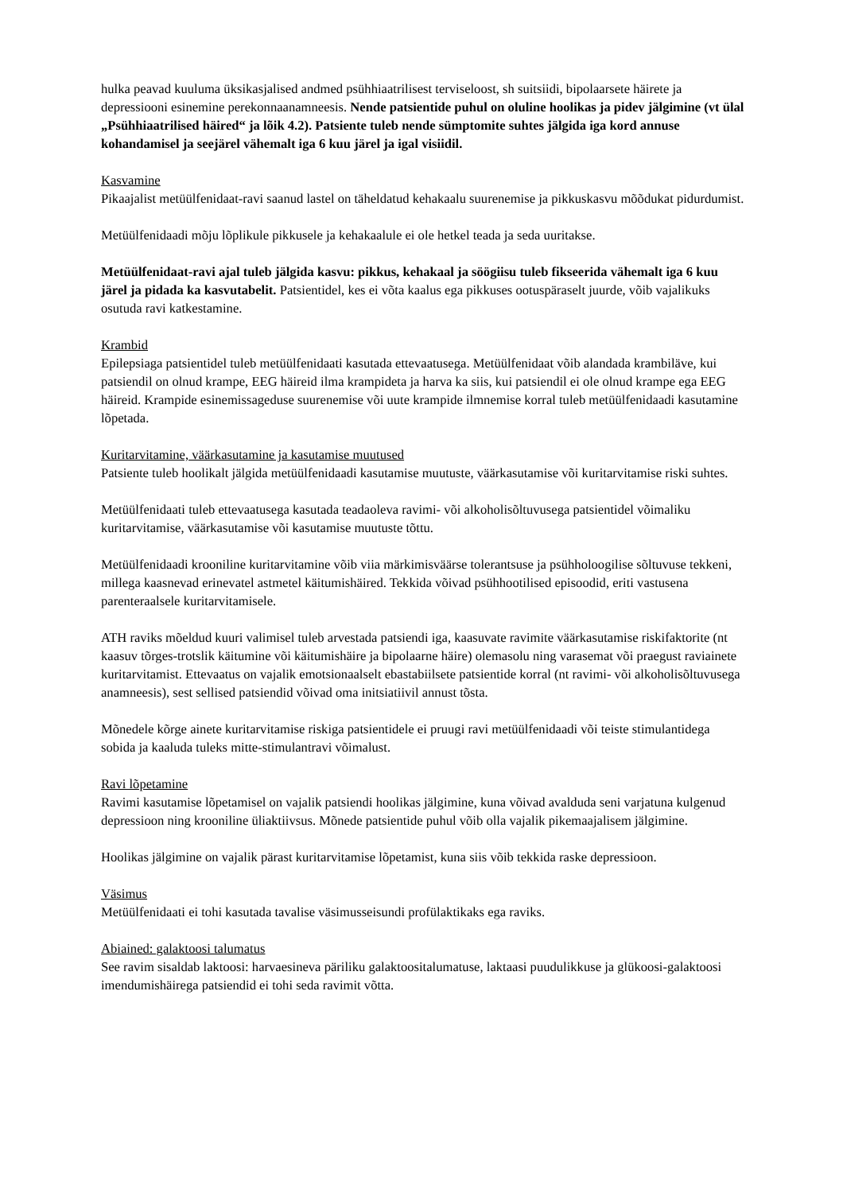hulka peavad kuuluma üksikasjalised andmed psühhiaatrilisest terviseloost, sh suitsiidi, bipolaarsete häirete ja depressiooni esinemine perekonnaanamneesis. Nende patsientide puhul on oluline hoolikas ja pidev jälgimine (vt ülal „Psühhiaatrilised häired“ ja lõik 4.2). Patsiente tuleb nende sümptomite suhtes jälgida iga kord annuse kohandamisel ja seejärel vähemalt iga 6 kuu järel ja igal visiidil.
Kasvamine
Pikaajalist metüülfenidaat-ravi saanud lastel on täheldatud kehakaalu suurenemise ja pikkuskasvu mõõdukat pidurdumist.
Metüülfenidaadi mõju lõplikule pikkusele ja kehakaalule ei ole hetkel teada ja seda uuritakse.
Metüülfenidaat-ravi ajal tuleb jälgida kasvu: pikkus, kehakaal ja söögiisu tuleb fikseerida vähemalt iga 6 kuu järel ja pidada ka kasvutabelit. Patsientidel, kes ei võta kaalus ega pikkuses ootuspäraselt juurde, võib vajalikuks osutuda ravi katkestamine.
Krambid
Epilepsiaga patsientidel tuleb metüülfenidaati kasutada ettevaatusega. Metüülfenidaat võib alandada krambiläve, kui patsiendil on olnud krampe, EEG häireid ilma krampideta ja harva ka siis, kui patsiendil ei ole olnud krampe ega EEG häireid. Krampide esinemissageduse suurenemise või uute krampide ilmnemise korral tuleb metüülfenidaadi kasutamine lõpetada.
Kuritarvitamine, väärkasutamine ja kasutamise muutused
Patsiente tuleb hoolikalt jälgida metüülfenidaadi kasutamise muutuste, väärkasutamise või kuritarvitamise riski suhtes.
Metüülfenidaati tuleb ettevaatusega kasutada teadaoleva ravimi- või alkoholisõltuvusega patsientidel võimaliku kuritarvitamise, väärkasutamise või kasutamise muutuste tõttu.
Metüülfenidaadi krooniline kuritarvitamine võib viia märkimisväärse tolerantsuse ja psühholoogilise sõltuvuse tekkeni, millega kaasnevad erinevatel astmetel käitumishäired. Tekkida võivad psühhootilised episoodid, eriti vastusena parenteraalsele kuritarvitamisele.
ATH raviks mõeldud kuuri valimisel tuleb arvestada patsiendi iga, kaasuvate ravimite väärkasutamise riskifaktorite (nt kaasuv tõrges-trotslik käitumine või käitumishäire ja bipolaarne häire) olemasolu ning varasemat või praegust raviainete kuritarvitamist. Ettevaatus on vajalik emotsionaalselt ebastabiilsete patsientide korral (nt ravimi- või alkoholisõltuvusega anamneesis), sest sellised patsiendid võivad oma initsiatiivil annust tõsta.
Mõnedele kõrge ainete kuritarvitamise riskiga patsientidele ei pruugi ravi metüülfenidaadi või teiste stimulantidega sobida ja kaaluda tuleks mitte-stimulantravi võimalust.
Ravi lõpetamine
Ravimi kasutamise lõpetamisel on vajalik patsiendi hoolikas jälgimine, kuna võivad avalduda seni varjatuna kulgenud depressioon ning krooniline üliaktiivsus. Mõnede patsientide puhul võib olla vajalik pikemaajalisem jälgimine.
Hoolikas jälgimine on vajalik pärast kuritarvitamise lõpetamist, kuna siis võib tekkida raske depressioon.
Väsimus
Metüülfenidaati ei tohi kasutada tavalise väsimusseisundi profülaktikaks ega raviks.
Abiained: galaktoosi talumatus
See ravim sisaldab laktoosi: harvaesineva päriliku galaktoositalumatuse, laktaasi puudulikkuse ja glükoosi-galaktoosi imendumishäirega patsiendid ei tohi seda ravimit võtta.